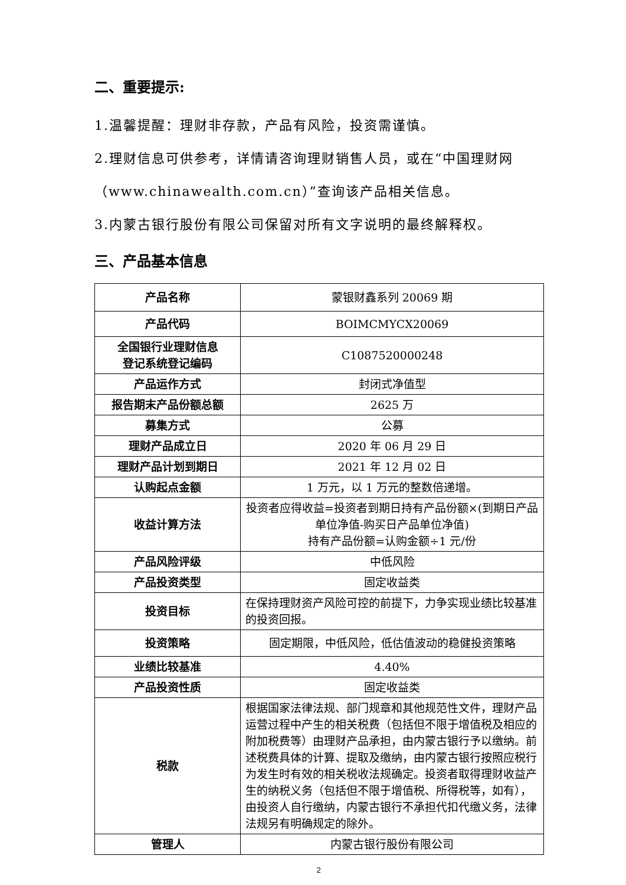二、重要提示:
1.温馨提醒：理财非存款，产品有风险，投资需谨慎。
2.理财信息可供参考，详情请咨询理财销售人员，或在“中国理财网（www.chinawealth.com.cn）”查询该产品相关信息。
3.内蒙古银行股份有限公司保留对所有文字说明的最终解释权。
三、产品基本信息
| 产品名称 | 蒙银财鑫系列 20069 期 |
| 产品代码 | BOIMCMYCX20069 |
| 全国银行业理财信息 登记系统登记编码 | C1087520000248 |
| 产品运作方式 | 封闭式净值型 |
| 报告期末产品份额总额 | 2625 万 |
| 募集方式 | 公募 |
| 理财产品成立日 | 2020 年 06 月 29 日 |
| 理财产品计划到期日 | 2021 年 12 月 02 日 |
| 认购起点金额 | 1 万元，以 1 万元的整数倍递增。 |
| 收益计算方法 | 投资者应得收益=投资者到期日持有产品份额×(到期日产品单位净值-购买日产品单位净值) 持有产品份额=认购金额÷1 元/份 |
| 产品风险评级 | 中低风险 |
| 产品投资类型 | 固定收益类 |
| 投资目标 | 在保持理财资产风险可控的前提下，力争实现业绩比较基准的投资回报。 |
| 投资策略 | 固定期限，中低风险，低估值波动的稳健投资策略 |
| 业绩比较基准 | 4.40% |
| 产品投资性质 | 固定收益类 |
| 税款 | 根据国家法律法规、部门规章和其他规范性文件，理财产品运营过程中产生的相关税费（包括但不限于增值税及相应的附加税费等）由理财产品承担，由内蒙古银行予以缴纳。前述税费具体的计算、提取及缴纳，由内蒙古银行按照应税行为发生时有效的相关税收法规确定。投资者取得理财收益产生的纳税义务（包括但不限于增值税、所得税等，如有），由投资人自行缴纳，内蒙古银行不承担代扣代缴义务，法律法规另有明确规定的除外。 |
| 管理人 | 内蒙古银行股份有限公司 |
2